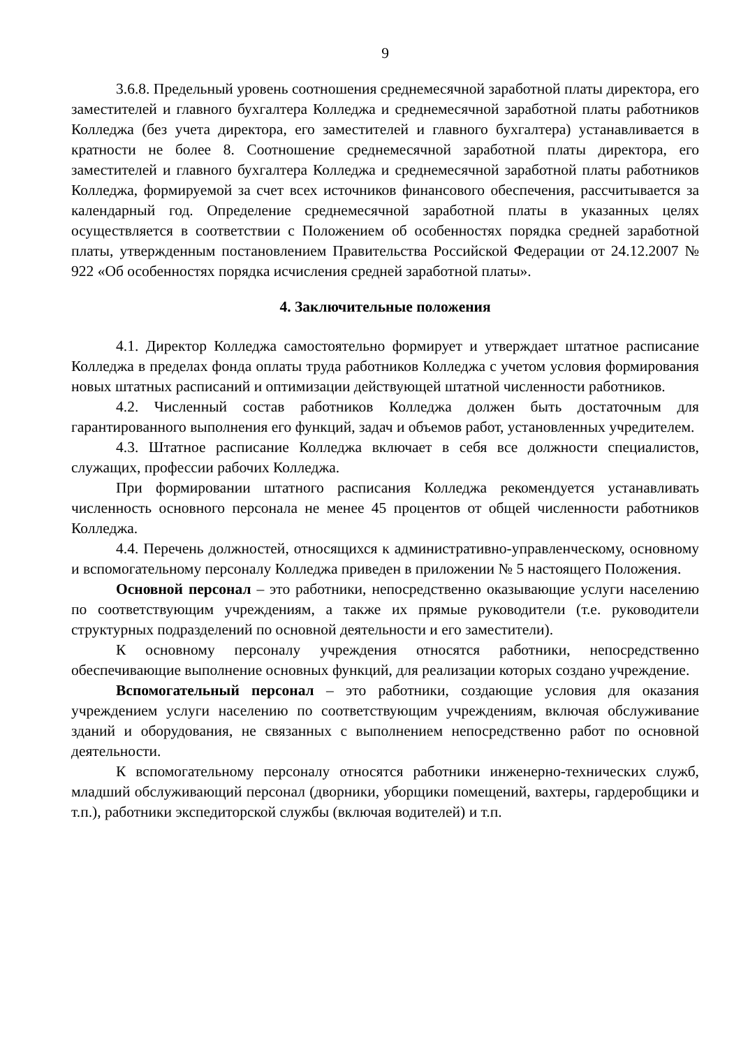9
3.6.8. Предельный уровень соотношения среднемесячной заработной платы директора, его заместителей и главного бухгалтера Колледжа и среднемесячной заработной платы работников Колледжа (без учета директора, его заместителей и главного бухгалтера) устанавливается в кратности не более 8. Соотношение среднемесячной заработной платы директора, его заместителей и главного бухгалтера Колледжа и среднемесячной заработной платы работников Колледжа, формируемой за счет всех источников финансового обеспечения, рассчитывается за календарный год. Определение среднемесячной заработной платы в указанных целях осуществляется в соответствии с Положением об особенностях порядка средней заработной платы, утвержденным постановлением Правительства Российской Федерации от 24.12.2007 № 922 «Об особенностях порядка исчисления средней заработной платы».
4. Заключительные положения
4.1. Директор Колледжа самостоятельно формирует и утверждает штатное расписание Колледжа в пределах фонда оплаты труда работников Колледжа с учетом условия формирования новых штатных расписаний и оптимизации действующей штатной численности работников.
4.2. Численный состав работников Колледжа должен быть достаточным для гарантированного выполнения его функций, задач и объемов работ, установленных учредителем.
4.3. Штатное расписание Колледжа включает в себя все должности специалистов, служащих, профессии рабочих Колледжа.
При формировании штатного расписания Колледжа рекомендуется устанавливать численность основного персонала не менее 45 процентов от общей численности работников Колледжа.
4.4. Перечень должностей, относящихся к административно-управленческому, основному и вспомогательному персоналу Колледжа приведен в приложении № 5 настоящего Положения.
Основной персонал – это работники, непосредственно оказывающие услуги населению по соответствующим учреждениям, а также их прямые руководители (т.е. руководители структурных подразделений по основной деятельности и его заместители).
К основному персоналу учреждения относятся работники, непосредственно обеспечивающие выполнение основных функций, для реализации которых создано учреждение.
Вспомогательный персонал – это работники, создающие условия для оказания учреждением услуги населению по соответствующим учреждениям, включая обслуживание зданий и оборудования, не связанных с выполнением непосредственно работ по основной деятельности.
К вспомогательному персоналу относятся работники инженерно-технических служб, младший обслуживающий персонал (дворники, уборщики помещений, вахтеры, гардеробщики и т.п.), работники экспедиторской службы (включая водителей) и т.п.